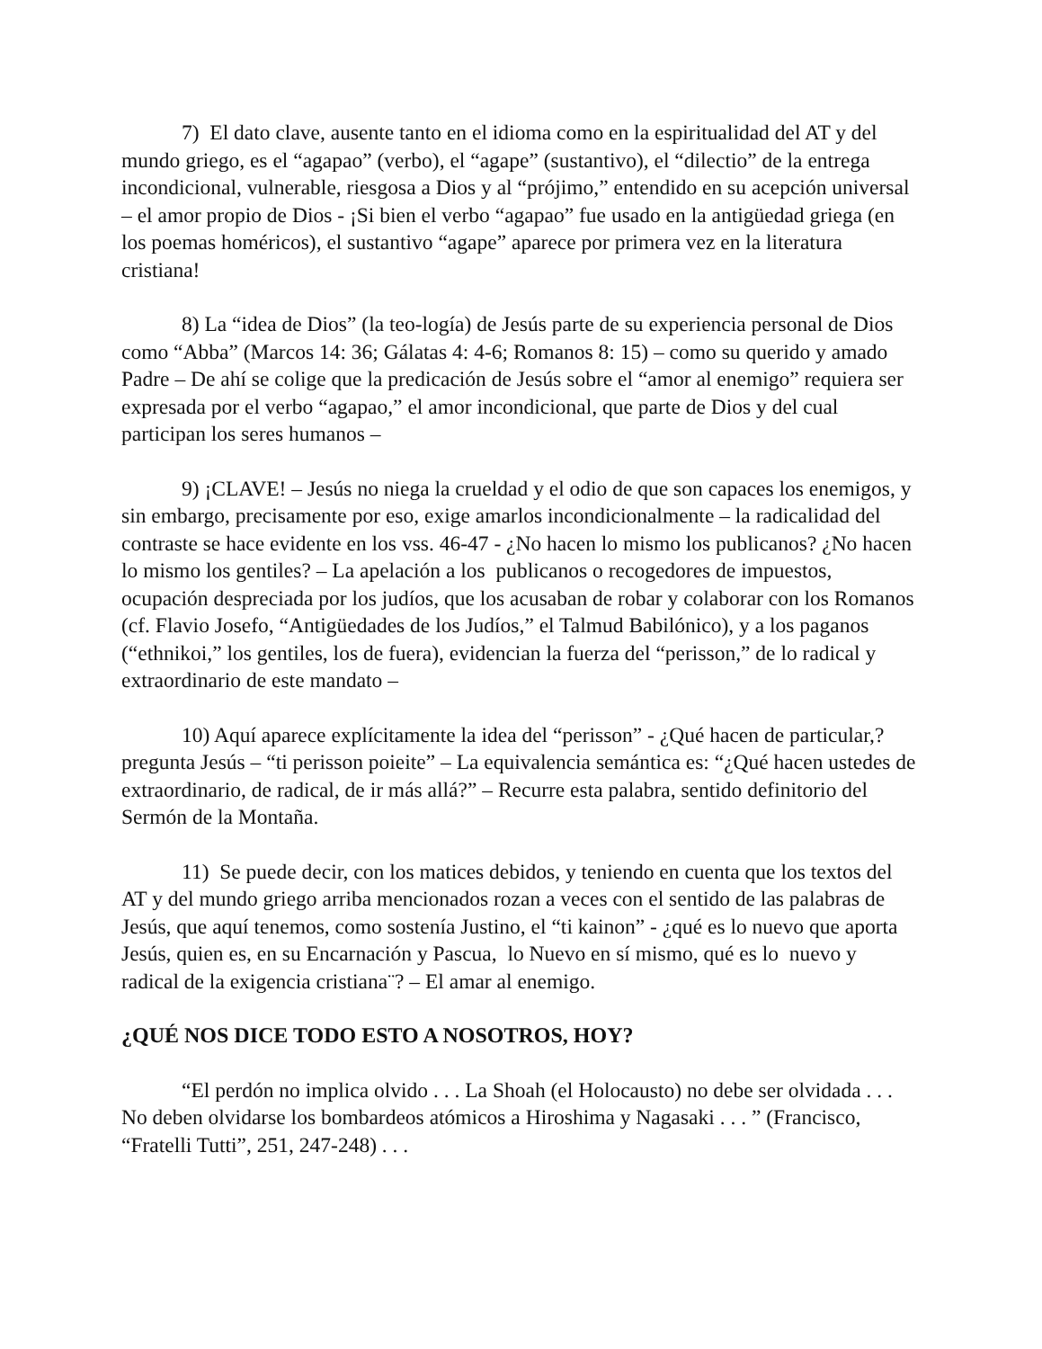7) El dato clave, ausente tanto en el idioma como en la espiritualidad del AT y del mundo griego, es el “agapao” (verbo), el “agape” (sustantivo), el “dilectio” de la entrega incondicional, vulnerable, riesgosa a Dios y al “prójimo,” entendido en su acepción universal – el amor propio de Dios - ¡Si bien el verbo “agapao” fue usado en la antigüedad griega (en los poemas homéricos), el sustantivo “agape” aparece por primera vez en la literatura cristiana!
8) La “idea de Dios” (la teo-logía) de Jesús parte de su experiencia personal de Dios como “Abba” (Marcos 14: 36; Gálatas 4: 4-6; Romanos 8: 15) – como su querido y amado Padre – De ahí se colige que la predicación de Jesús sobre el “amor al enemigo” requiera ser expresada por el verbo “agapao,” el amor incondicional, que parte de Dios y del cual participan los seres humanos –
9) ¡CLAVE! – Jesús no niega la crueldad y el odio de que son capaces los enemigos, y sin embargo, precisamente por eso, exige amarlos incondicionalmente – la radicalidad del contraste se hace evidente en los vss. 46-47 - ¿No hacen lo mismo los publicanos? ¿No hacen lo mismo los gentiles? – La apelación a los publicanos o recogedores de impuestos, ocupación despreciada por los judíos, que los acusaban de robar y colaborar con los Romanos (cf. Flavio Josefo, “Antigüedades de los Judíos,” el Talmud Babilónico), y a los paganos (“ethnikoi,” los gentiles, los de fuera), evidencian la fuerza del “perisson,” de lo radical y extraordinario de este mandato –
10) Aquí aparece explícitamente la idea del “perisson” - ¿Qué hacen de particular,? pregunta Jesús – “ti perisson poieite” – La equivalencia semántica es: “¿Qué hacen ustedes de extraordinario, de radical, de ir más allá?” – Recurre esta palabra, sentido definitorio del Sermón de la Montaña.
11) Se puede decir, con los matices debidos, y teniendo en cuenta que los textos del AT y del mundo griego arriba mencionados rozan a veces con el sentido de las palabras de Jesús, que aquí tenemos, como sostenía Justino, el “ti kainon” - ¿qué es lo nuevo que aporta Jesús, quien es, en su Encarnación y Pascua, lo Nuevo en sí mismo, qué es lo nuevo y radical de la exigencia cristiana¨? – El amar al enemigo.
¿QUÉ NOS DICE TODO ESTO A NOSOTROS, HOY?
“El perdón no implica olvido . . . La Shoah (el Holocausto) no debe ser olvidada . . . No deben olvidarse los bombardeos atómicos a Hiroshima y Nagasaki . . . ” (Francisco, “Fratelli Tutti”, 251, 247-248) . . .